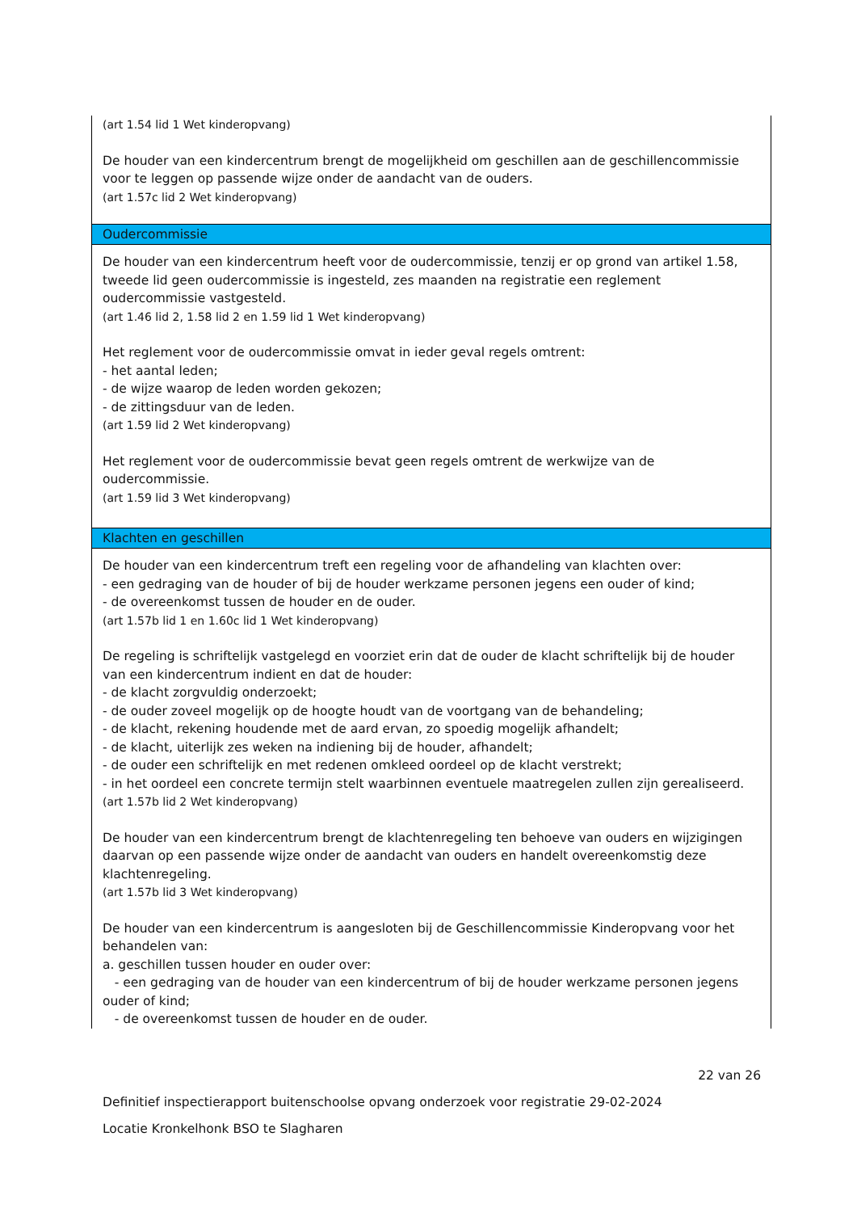| (art 1.54 lid 1 Wet kinderopvang) De houder van een kindercentrum brengt de mogelijkheid om geschillen aan de geschillencommissie voor te leggen op passende wijze onder de aandacht van de ouders. (art 1.57c lid 2 Wet kinderopvang) |
| Oudercommissie |
| De houder van een kindercentrum heeft voor de oudercommissie, tenzij er op grond van artikel 1.58, tweede lid geen oudercommissie is ingesteld, zes maanden na registratie een reglement oudercommissie vastgesteld. (art 1.46 lid 2, 1.58 lid 2 en 1.59 lid 1 Wet kinderopvang) Het reglement voor de oudercommissie omvat in ieder geval regels omtrent: - het aantal leden; - de wijze waarop de leden worden gekozen; - de zittingsduur van de leden. (art 1.59 lid 2 Wet kinderopvang) Het reglement voor de oudercommissie bevat geen regels omtrent de werkwijze van de oudercommissie. (art 1.59 lid 3 Wet kinderopvang) |
| Klachten en geschillen |
| De houder van een kindercentrum treft een regeling voor de afhandeling van klachten over: - een gedraging van de houder of bij de houder werkzame personen jegens een ouder of kind; - de overeenkomst tussen de houder en de ouder. (art 1.57b lid 1 en 1.60c lid 1 Wet kinderopvang) De regeling is schriftelijk vastgelegd en voorziet erin dat de ouder de klacht schriftelijk bij de houder van een kindercentrum indient en dat de houder: - de klacht zorgvuldig onderzoekt; - de ouder zoveel mogelijk op de hoogte houdt van de voortgang van de behandeling; - de klacht, rekening houdende met de aard ervan, zo spoedig mogelijk afhandelt; - de klacht, uiterlijk zes weken na indiening bij de houder, afhandelt; - de ouder een schriftelijk en met redenen omkleed oordeel op de klacht verstrekt; - in het oordeel een concrete termijn stelt waarbinnen eventuele maatregelen zullen zijn gerealiseerd. (art 1.57b lid 2 Wet kinderopvang) De houder van een kindercentrum brengt de klachtenregeling ten behoeve van ouders en wijzigingen daarvan op een passende wijze onder de aandacht van ouders en handelt overeenkomstig deze klachtenregeling. (art 1.57b lid 3 Wet kinderopvang) De houder van een kindercentrum is aangesloten bij de Geschillencommissie Kinderopvang voor het behandelen van: a. geschillen tussen houder en ouder over: - een gedraging van de houder van een kindercentrum of bij de houder werkzame personen jegens ouder of kind; - de overeenkomst tussen de houder en de ouder. |
22 van 26
Definitief inspectierapport buitenschoolse opvang onderzoek voor registratie 29-02-2024
Locatie Kronkelhonk BSO te Slagharen